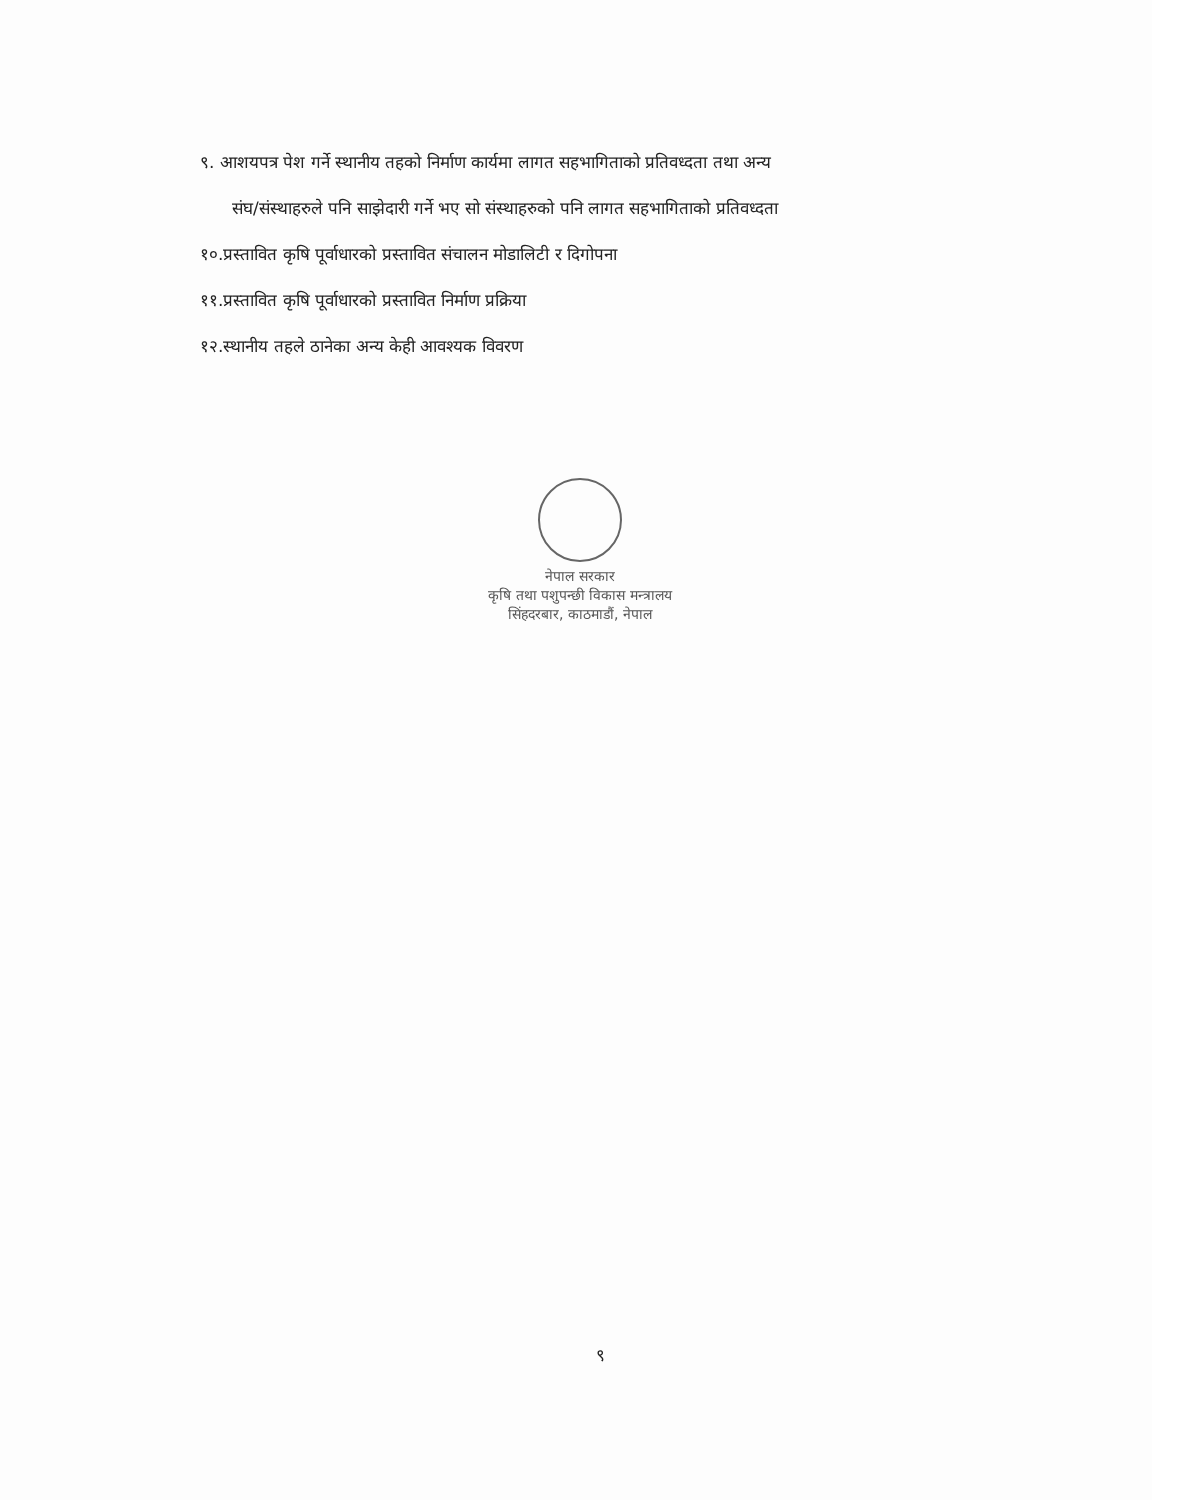९. आशयपत्र पेश गर्ने स्थानीय तहको निर्माण कार्यमा लागत सहभागिताको प्रतिवध्दता तथा अन्य
संघ/संस्थाहरुले पनि साझेदारी गर्ने भए सो संस्थाहरुको पनि लागत सहभागिताको प्रतिवध्दता
१०.प्रस्तावित कृषि पूर्वाधारको प्रस्तावित संचालन मोडालिटी र दिगोपना
११.प्रस्तावित कृषि पूर्वाधारको प्रस्तावित निर्माण प्रक्रिया
१२.स्थानीय तहले ठानेका अन्य केही आवश्यक विवरण
नेपाल सरकार
कृषि तथा पशुपन्छी विकास मन्त्रालय
सिंहदरबार, काठमाडौं, नेपाल
९